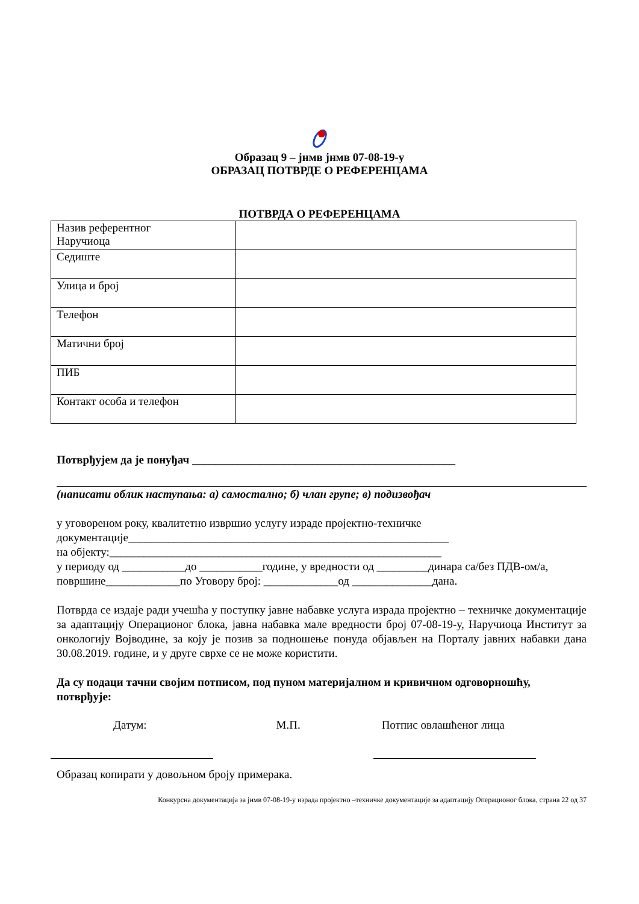Образац 9 – јнмв јнмв 07-08-19-у
ОБРАЗАЦ ПОТВРДЕ О РЕФЕРЕНЦАМА
ПОТВРДА О РЕФЕРЕНЦАМА
| Назив референтног Наручиоца | |
| Седиште | |
| Улица и број | |
| Телефон | |
| Матични број | |
| ПИБ | |
| Контакт особа и телефон | |
Потврђујем да је понуђач ______________________________________________
(написати облик наступања: а) самостално; б) члан групе; в) подизвођач
у уговореном року, квалитетно извршио услугу израде пројектно-техничке
документације________________________________________________________
на објекту:__________________________________________________________
у периоду од ___________до ___________године, у вредности од _________динара са/без ПДВ-ом/а, површине_____________по Уговору број: _____________од ______________дана.
Потврда се издаје ради учешћа у поступку јавне набавке услуга израда пројектно – техничке документације за адаптацију Операционог блока, јавна набавка мале вредности број 07-08-19-у, Наручиоца Институт за онкологију Војводине, за коју је позив за подношење понуда објављен на Порталу јавних набавки дана 30.08.2019. године, и у друге сврхе се не може користити.
Да су подаци тачни својим потписом, под пуном материјалном и кривичном одговорношћу, потврђује:
Датум: М.П. Потпис овлашћеног лица
Образац копирати у довољном броју примерака.
Конкурсна документација за јнмв 07-08-19-у израда пројектно –техничке документације за адаптацију Операционог блока, страна 22 од 37